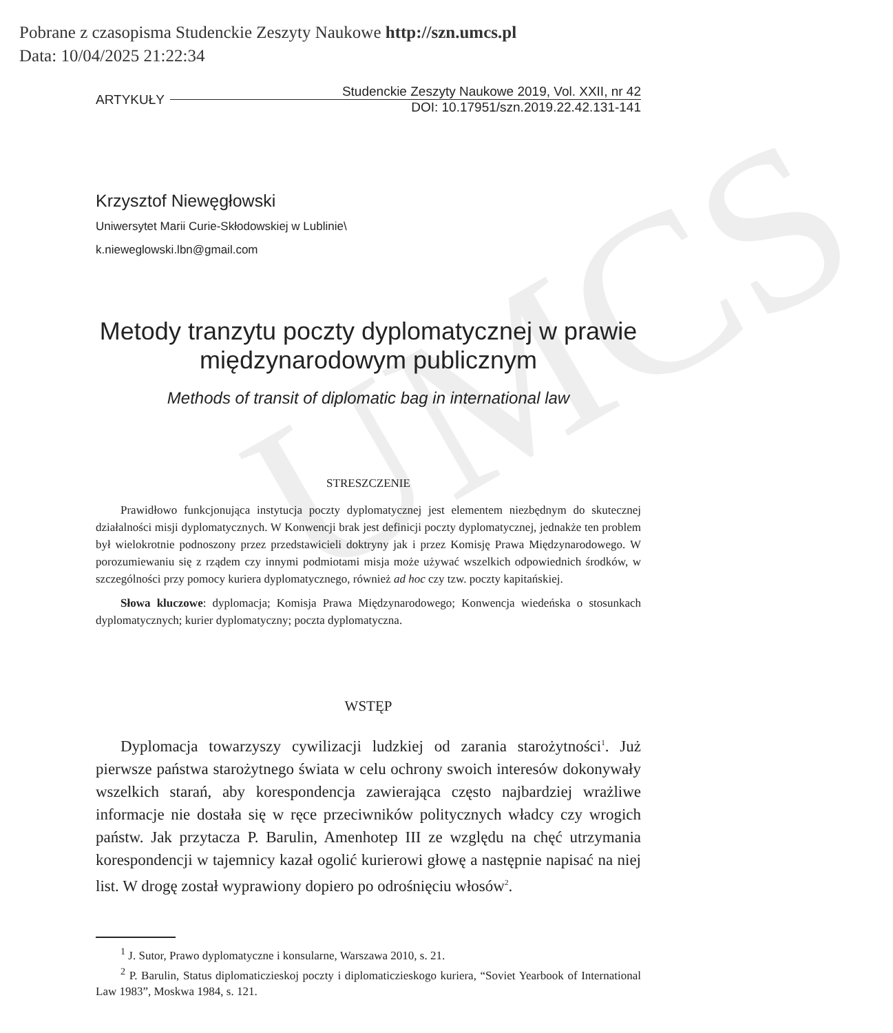Pobrane z czasopisma Studenckie Zeszyty Naukowe http://szn.umcs.pl
Data: 10/04/2025 21:22:34
UMCS
ARTYKUŁY
Studenckie Zeszyty Naukowe 2019, Vol. XXII, nr 42
DOI: 10.17951/szn.2019.22.42.131-141
Krzysztof Niewęgłowski
Uniwersytet Marii Curie-Skłodowskiej w Lublinie\
k.nieweglowski.lbn@gmail.com
Metody tranzytu poczty dyplomatycznej w prawie międzynarodowym publicznym
Methods of transit of diplomatic bag in international law
STRESZCZENIE
Prawidłowo funkcjonująca instytucja poczty dyplomatycznej jest elementem niezbędnym do skutecznej działalności misji dyplomatycznych. W Konwencji brak jest definicji poczty dyplomatycznej, jednakże ten problem był wielokrotnie podnoszony przez przedstawicieli doktryny jak i przez Komisję Prawa Międzynarodowego. W porozumiewaniu się z rządem czy innymi podmiotami misja może używać wszelkich odpowiednich środków, w szczególności przy pomocy kuriera dyplomatycznego, również ad hoc czy tzw. poczty kapitańskiej.
Słowa kluczowe: dyplomacja; Komisja Prawa Międzynarodowego; Konwencja wiedeńska o stosunkach dyplomatycznych; kurier dyplomatyczny; poczta dyplomatyczna.
WSTĘP
Dyplomacja towarzyszy cywilizacji ludzkiej od zarania starożytności<sup>1</sup>. Już pierwsze państwa starożytnego świata w celu ochrony swoich interesów dokonywały wszelkich starań, aby korespondencja zawierająca często najbardziej wrażliwe informacje nie dostała się w ręce przeciwników politycznych władcy czy wrogich państw. Jak przytacza P. Barulin, Amenhotep III ze względu na chęć utrzymania korespondencji w tajemnicy kazał ogolić kurierowi głowę a następnie napisać na niej list. W drogę został wyprawiony dopiero po odrośnięciu włosów<sup>2</sup>.
<sup>1</sup> J. Sutor, Prawo dyplomatyczne i konsularne, Warszawa 2010, s. 21.
<sup>2</sup> P. Barulin, Status diplomaticzieskoj poczty i diplomaticzieskogo kuriera, “Soviet Yearbook of International Law 1983”, Moskwa 1984, s. 121.